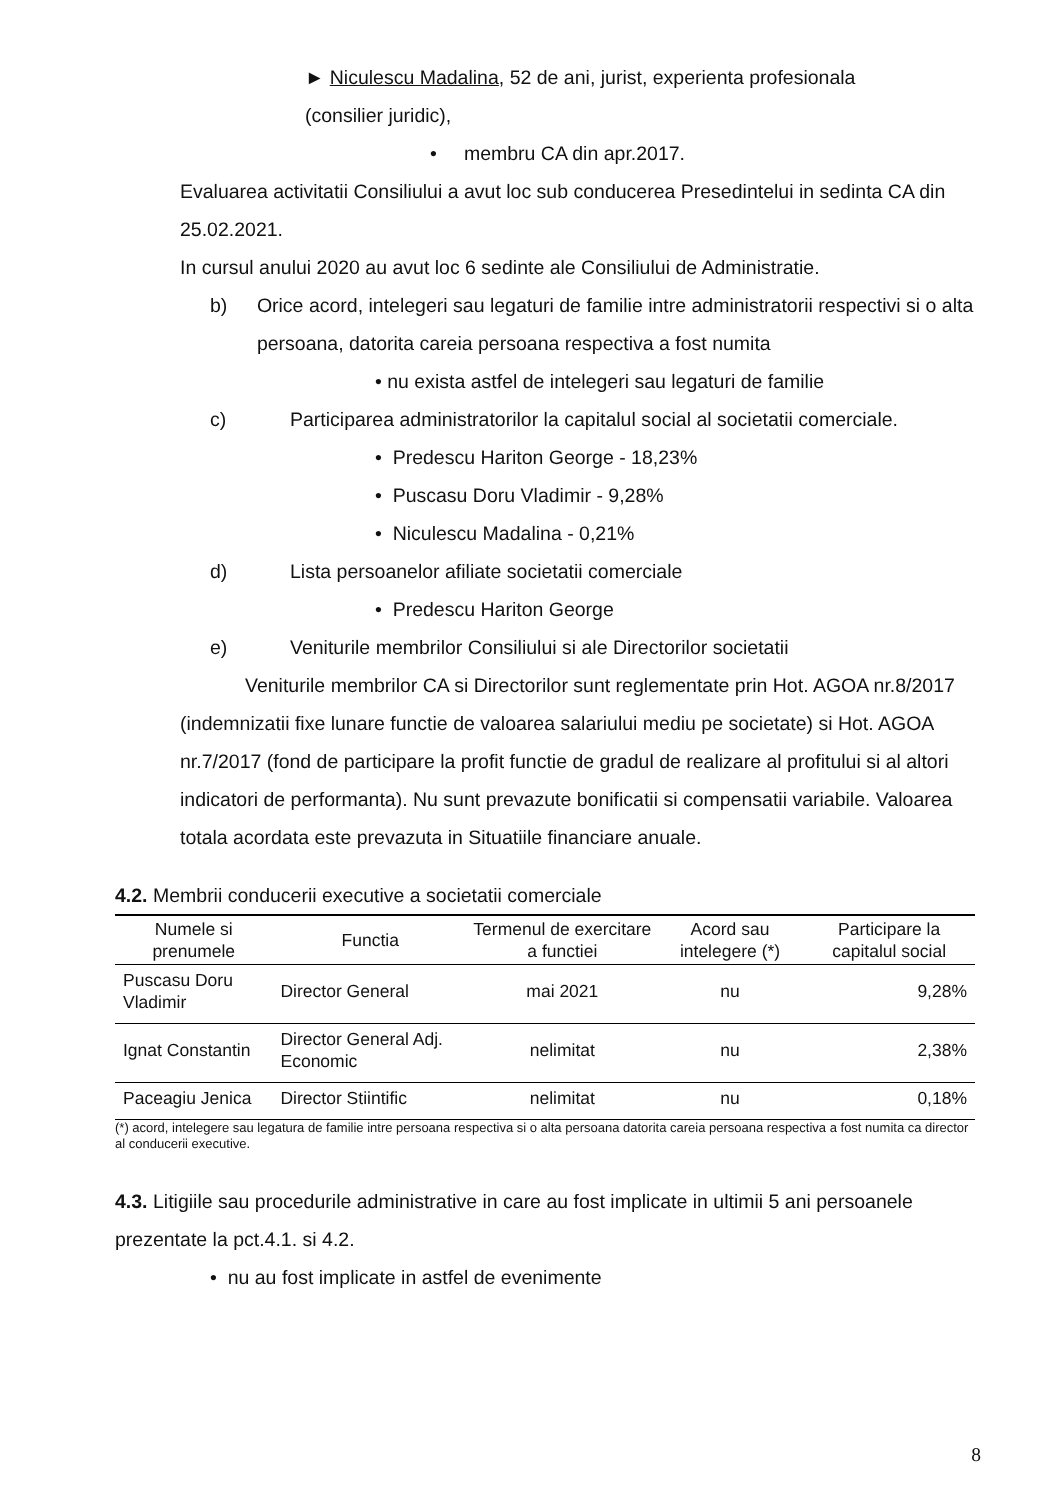► Niculescu Madalina, 52 de ani, jurist, experienta profesionala
(consilier juridic),
• membru CA din apr.2017.
Evaluarea activitatii Consiliului a avut loc sub conducerea Presedintelui in sedinta CA din 25.02.2021.
In cursul anului 2020 au avut loc 6 sedinte ale Consiliului de Administratie.
b) Orice acord, intelegeri sau legaturi de familie intre administratorii respectivi si o alta persoana, datorita careia persoana respectiva a fost numita
• nu exista astfel de intelegeri sau legaturi de familie
c) Participarea administratorilor la capitalul social al societatii comerciale.
• Predescu Hariton George - 18,23%
• Puscasu Doru Vladimir - 9,28%
• Niculescu Madalina - 0,21%
d) Lista persoanelor afiliate societatii comerciale
• Predescu Hariton George
e) Veniturile membrilor Consiliului si ale Directorilor societatii
Veniturile membrilor CA si Directorilor sunt reglementate prin Hot. AGOA nr.8/2017 (indemnizatii fixe lunare functie de valoarea salariului mediu pe societate) si Hot. AGOA nr.7/2017 (fond de participare la profit functie de gradul de realizare al profitului si al altori indicatori de performanta). Nu sunt prevazute bonificatii si compensatii variabile. Valoarea totala acordata este prevazuta in Situatiile financiare anuale.
4.2. Membrii conducerii executive a societatii comerciale
| Numele si prenumele | Functia | Termenul de exercitare a functiei | Acord sau intelegere (*) | Participare la capitalul social |
| --- | --- | --- | --- | --- |
| Puscasu Doru Vladimir | Director General | mai 2021 | nu | 9,28% |
| Ignat Constantin | Director General Adj. Economic | nelimitat | nu | 2,38% |
| Paceagiu Jenica | Director Stiintific | nelimitat | nu | 0,18% |
(*) acord, intelegere sau legatura de familie intre persoana respectiva si o alta persoana datorita careia persoana respectiva a fost numita ca director al conducerii executive.
4.3. Litigiile sau procedurile administrative in care au fost implicate in ultimii 5 ani persoanele prezentate la pct.4.1. si 4.2.
• nu au fost implicate in astfel de evenimente
8